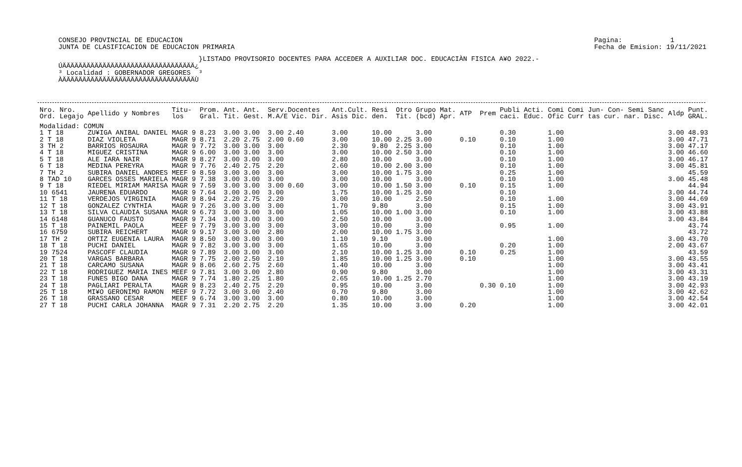CONSEJO PROVINCIAL DE EDUCACION
JUNTA DE CLASIFICACION DE EDUCACION PRIMARIA
Pagina:            1
Fecha de Emision: 19/11/2021
                                   }LISTADO PROVISORIO DOCENTES PARA ACCEDER A AUXILIAR DOC. EDUCACIÀN FISICA A¥O 2022.-
ÚÄÄÄÄÄÄÄÄÄÄÄÄÄÄÄÄÄÄÄÄÄÄÄÄÄÄÄÄÄÄÄÄÄ¿
³ Localidad : GOBERNADOR GREGORES  ³
ÀÄÄÄÄÄÄÄÄÄÄÄÄÄÄÄÄÄÄÄÄÄÄÄÄÄÄÄÄÄÄÄÄÄÙ
| Nro. Nro. Ord. Legajo | Apellido y Nombres | Titu- los | Prom. Gral. | Ant. Tit. | Ant. Gest. | Serv.Docentes M.A/E Vic. Dir. | Ant.Cult. Asis Dic. | Resi den. | Otro Tit. | Grupo Mat. (bcd) Apr. | ATP | Prem | Publi Acti. caci. Educ. | Comi Comi Jun- Con- Semi Sanc Ofic Curr tas cur. nar. Disc. | Aldp | Punt. GRAL. |
| --- | --- | --- | --- | --- | --- | --- | --- | --- | --- | --- | --- | --- | --- | --- | --- | --- |
| Modalidad: COMUN | | | | | | | | | | | | | | | | |
| 1 T 18 | ZU¥IGA ANIBAL DANIEL | MAGR 9 | 8.23 | 3.00 | 3.00 | 3.00 2.40 | 3.00 | 10.00 | | 3.00 | | | 0.30 | 1.00 | 3.00 | 48.93 |
| 2 T 18 | DIAZ VIOLETA | MAGR 9 | 8.71 | 2.20 | 2.75 | 2.00 0.60 | 3.00 | 10.00 | 2.25 | 3.00 | 0.10 | | 0.10 | 1.00 | 3.00 | 47.71 |
| 3 TH 2 | BARRIOS ROSAURA | MAGR 9 | 7.72 | 3.00 | 3.00 | 3.00 | 2.30 | 9.80 | 2.25 | 3.00 | | | 0.10 | 1.00 | 3.00 | 47.17 |
| 4 T 18 | MIGUEZ CRISTINA | MAGR 9 | 6.00 | 3.00 | 3.00 | 3.00 | 3.00 | 10.00 | 2.50 | 3.00 | | | 0.10 | 1.00 | 3.00 | 46.60 |
| 5 T 18 | ALE IARA NAIR | MAGR 9 | 8.27 | 3.00 | 3.00 | 3.00 | 2.80 | 10.00 | | 3.00 | | | 0.10 | 1.00 | 3.00 | 46.17 |
| 6 T 18 | MEDINA PEREYRA | MAGR 9 | 7.76 | 2.40 | 2.75 | 2.20 | 2.60 | 10.00 | 2.00 | 3.00 | | | 0.10 | 1.00 | 3.00 | 45.81 |
| 7 TH 2 | SUBIRA DANIEL ANDRES | MEEF 9 | 8.59 | 3.00 | 3.00 | 3.00 | 3.00 | 10.00 | 1.75 | 3.00 | | | 0.25 | 1.00 | | 45.59 |
| 8 TAD 10 | GARCES OSSES MARIELA | MAGR 9 | 7.38 | 3.00 | 3.00 | 3.00 | 3.00 | 10.00 | | 3.00 | | | 0.10 | 1.00 | 3.00 | 45.48 |
| 9 T 18 | RIEDEL MIRIAM MARISA | MAGR 9 | 7.59 | 3.00 | 3.00 | 3.00 0.60 | 3.00 | 10.00 | 1.50 | 3.00 | 0.10 | | 0.15 | 1.00 | | 44.94 |
| 10 6541 | JAURENA EDUARDO | MAGR 9 | 7.64 | 3.00 | 3.00 | 3.00 | 1.75 | 10.00 | 1.25 | 3.00 | | | 0.10 | | 3.00 | 44.74 |
| 11 T 18 | VERDEJOS VIRGINIA | MAGR 9 | 8.94 | 2.20 | 2.75 | 2.20 | 3.00 | 10.00 | | 2.50 | | | 0.10 | 1.00 | 3.00 | 44.69 |
| 12 T 18 | GONZALEZ CYNTHIA | MAGR 9 | 7.26 | 3.00 | 3.00 | 3.00 | 1.70 | 9.80 | | 3.00 | | | 0.15 | 1.00 | 3.00 | 43.91 |
| 13 T 18 | SILVA CLAUDIA SUSANA | MAGR 9 | 6.73 | 3.00 | 3.00 | 3.00 | 1.05 | 10.00 | 1.00 | 3.00 | | | 0.10 | 1.00 | 3.00 | 43.88 |
| 14 6148 | GUANUCO FAUSTO | MAGR 9 | 7.34 | 3.00 | 3.00 | 3.00 | 2.50 | 10.00 | | 3.00 | | | | | 3.00 | 43.84 |
| 15 T 18 | PAINEMIL PAOLA | MEEF 9 | 7.79 | 3.00 | 3.00 | 3.00 | 3.00 | 10.00 | | 3.00 | | | 0.95 | 1.00 | | 43.74 |
| 16 6759 | SUBIRA REICHERT | MAGR 9 | 9.17 | 3.00 | 3.00 | 2.80 | 2.00 | 10.00 | 1.75 | 3.00 | | | | | | 43.72 |
| 17 TH 2 | ORTIZ EUGENIA LAURA | MAGR 9 | 8.50 | 3.00 | 3.00 | 3.00 | 1.10 | 9.10 | | 3.00 | | | | 1.00 | 3.00 | 43.70 |
| 18 T 18 | PUCHI DANIEL | MAGR 9 | 7.82 | 3.00 | 3.00 | 3.00 | 1.65 | 10.00 | | 3.00 | | | 0.20 | 1.00 | 2.00 | 43.67 |
| 19 7524 | PASCOFF CLAUDIA | MAGR 9 | 7.89 | 3.00 | 3.00 | 3.00 | 2.10 | 10.00 | 1.25 | 3.00 | 0.10 | | 0.25 | 1.00 | | 43.59 |
| 20 T 18 | VARGAS BARBARA | MAGR 9 | 7.75 | 2.00 | 2.50 | 2.10 | 1.85 | 10.00 | 1.25 | 3.00 | 0.10 | | | 1.00 | 3.00 | 43.55 |
| 21 T 18 | CARCAMO SUSANA | MAGR 9 | 8.06 | 2.60 | 2.75 | 2.60 | 1.40 | 10.00 | | 3.00 | | | | 1.00 | 3.00 | 43.41 |
| 22 T 18 | RODRIGUEZ MARIA INES | MEEF 9 | 7.81 | 3.00 | 3.00 | 2.80 | 0.90 | 9.80 | | 3.00 | | | | 1.00 | 3.00 | 43.31 |
| 23 T 18 | FUNES BIGO DANA | MAGR 9 | 7.74 | 1.80 | 2.25 | 1.80 | 2.65 | 10.00 | 1.25 | 2.70 | | | | 1.00 | 3.00 | 43.19 |
| 24 T 18 | PAGLIARI PERALTA | MAGR 9 | 8.23 | 2.40 | 2.75 | 2.20 | 0.95 | 10.00 | | 3.00 | | 0.30 | 0.10 | 1.00 | 3.00 | 42.93 |
| 25 T 18 | MI¥O GERONIMO RAMON | MEEF 9 | 7.72 | 3.00 | 3.00 | 2.40 | 0.70 | 9.80 | | 3.00 | | | | 1.00 | 3.00 | 42.62 |
| 26 T 18 | GRASSANO CESAR | MEEF 9 | 6.74 | 3.00 | 3.00 | 3.00 | 0.80 | 10.00 | | 3.00 | | | | 1.00 | 3.00 | 42.54 |
| 27 T 18 | PUCHI CARLA JOHANNA | MAGR 9 | 7.31 | 2.20 | 2.75 | 2.20 | 1.35 | 10.00 | | 3.00 | 0.20 | | | 1.00 | 3.00 | 42.01 |